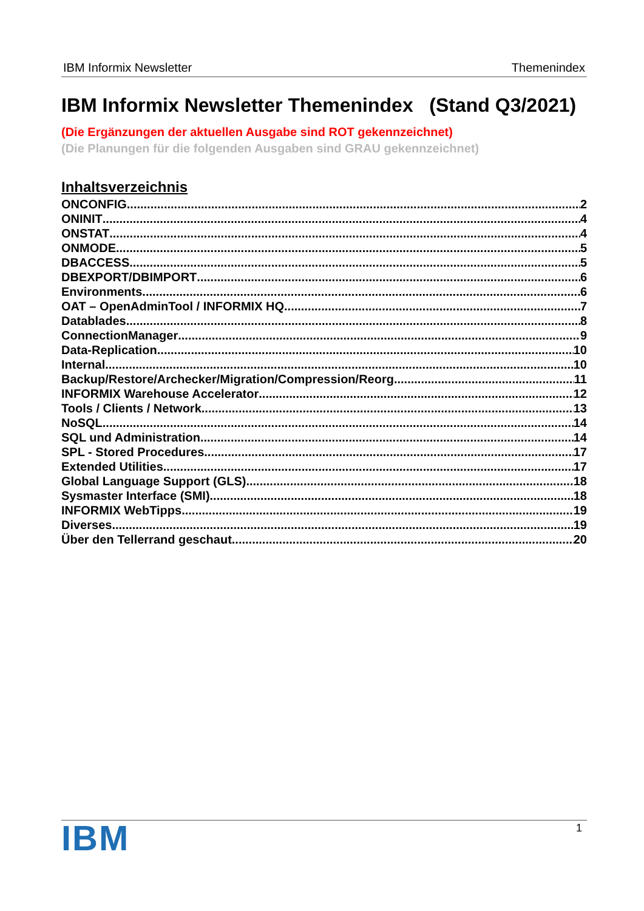IBM Informix Newsletter Themenindex
IBM Informix Newsletter Themenindex (Stand Q3/2021)
(Die Ergänzungen der aktuellen Ausgabe sind ROT gekennzeichnet)
(Die Planungen für die folgenden Ausgaben sind GRAU gekennzeichnet)
Inhaltsverzeichnis
ONCONFIG 2
ONINIT 4
ONSTAT 4
ONMODE 5
DBACCESS 5
DBEXPORT/DBIMPORT 6
Environments 6
OAT – OpenAdminTool / INFORMIX HQ 7
Datablades 8
ConnectionManager 9
Data-Replication 10
Internal 10
Backup/Restore/Archecker/Migration/Compression/Reorg 11
INFORMIX Warehouse Accelerator 12
Tools / Clients / Network 13
NoSQL 14
SQL und Administration 14
SPL - Stored Procedures 17
Extended Utilities 17
Global Language Support (GLS) 18
Sysmaster Interface (SMI) 18
INFORMIX WebTipps 19
Diverses 19
Über den Tellerrand geschaut 20
IBM 1